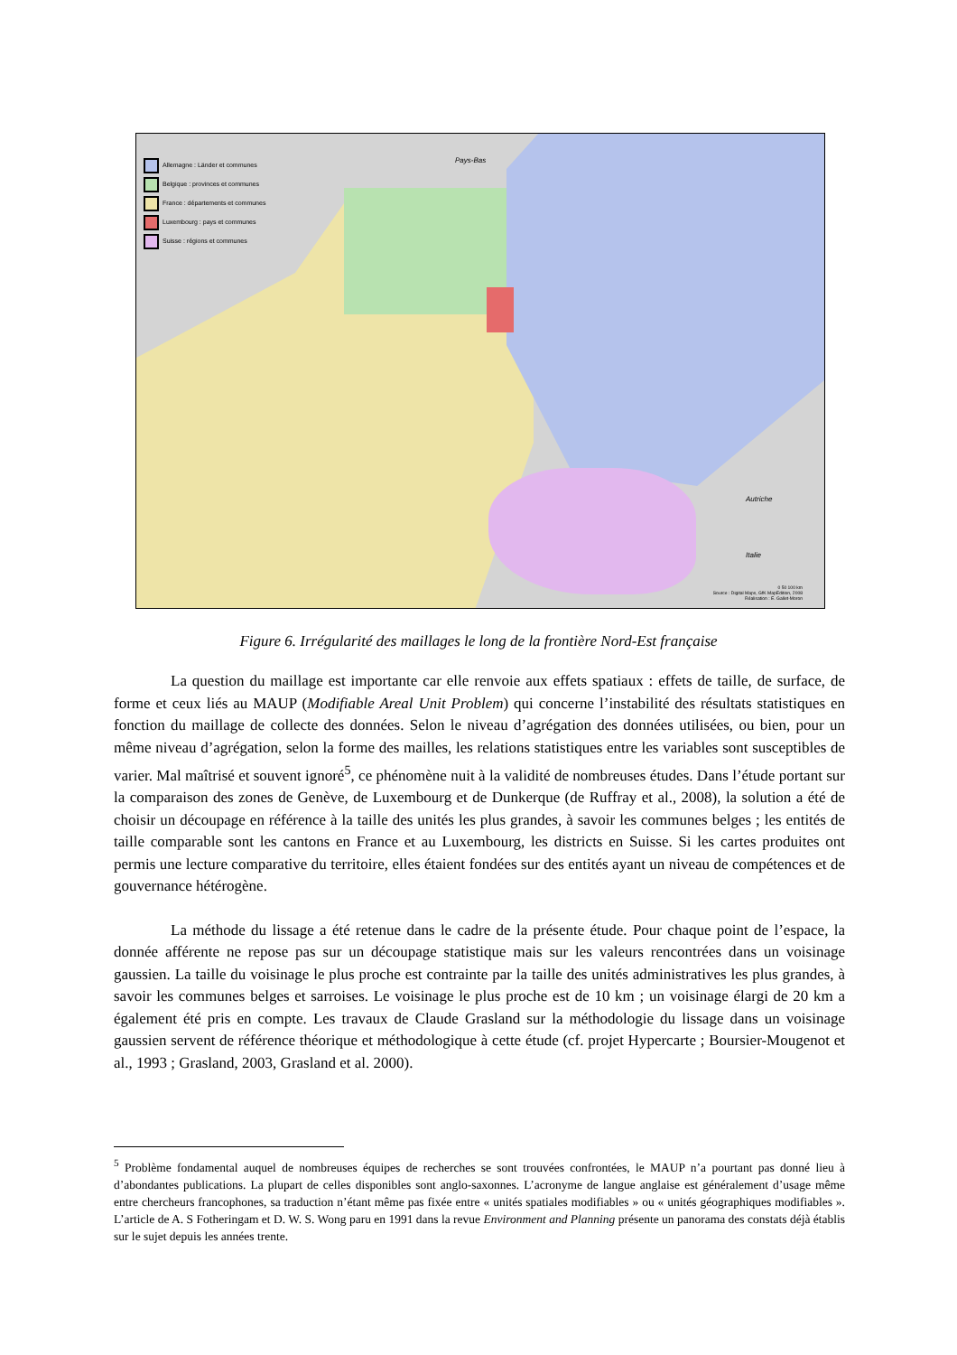Allemagne : Länder et communes
Belgique : provinces et communes
France : départements et communes
Luxembourg : pays et communes
Suisse : régions et communes
Pays-Bas
Autriche
Italie
0 50 100 km
Source : Digital Maps, GfK MapEdition, 2008
Réalisation : E. Gallet-Moron
Figure 6. Irrégularité des maillages le long de la frontière Nord-Est française
La question du maillage est importante car elle renvoie aux effets spatiaux : effets de taille, de surface, de forme et ceux liés au MAUP (Modifiable Areal Unit Problem) qui concerne l’instabilité des résultats statistiques en fonction du maillage de collecte des données. Selon le niveau d’agrégation des données utilisées, ou bien, pour un même niveau d’agrégation, selon la forme des mailles, les relations statistiques entre les variables sont susceptibles de varier. Mal maîtrisé et souvent ignoré<sup>5</sup>, ce phénomène nuit à la validité de nombreuses études. Dans l’étude portant sur la comparaison des zones de Genève, de Luxembourg et de Dunkerque (de Ruffray et al., 2008), la solution a été de choisir un découpage en référence à la taille des unités les plus grandes, à savoir les communes belges ; les entités de taille comparable sont les cantons en France et au Luxembourg, les districts en Suisse. Si les cartes produites ont permis une lecture comparative du territoire, elles étaient fondées sur des entités ayant un niveau de compétences et de gouvernance hétérogène.
La méthode du lissage a été retenue dans le cadre de la présente étude. Pour chaque point de l’espace, la donnée afférente ne repose pas sur un découpage statistique mais sur les valeurs rencontrées dans un voisinage gaussien. La taille du voisinage le plus proche est contrainte par la taille des unités administratives les plus grandes, à savoir les communes belges et sarroises. Le voisinage le plus proche est de 10 km ; un voisinage élargi de 20 km a également été pris en compte. Les travaux de Claude Grasland sur la méthodologie du lissage dans un voisinage gaussien servent de référence théorique et méthodologique à cette étude (cf. projet Hypercarte ; Boursier-Mougenot et al., 1993 ; Grasland, 2003, Grasland et al. 2000).
<sup>5</sup> Problème fondamental auquel de nombreuses équipes de recherches se sont trouvées confrontées, le MAUP n’a pourtant pas donné lieu à d’abondantes publications. La plupart de celles disponibles sont anglo-saxonnes. L’acronyme de langue anglaise est généralement d’usage même entre chercheurs francophones, sa traduction n’étant même pas fixée entre « unités spatiales modifiables » ou « unités géographiques modifiables ». L’article de A. S Fotheringam et D. W. S. Wong paru en 1991 dans la revue Environment and Planning présente un panorama des constats déjà établis sur le sujet depuis les années trente.